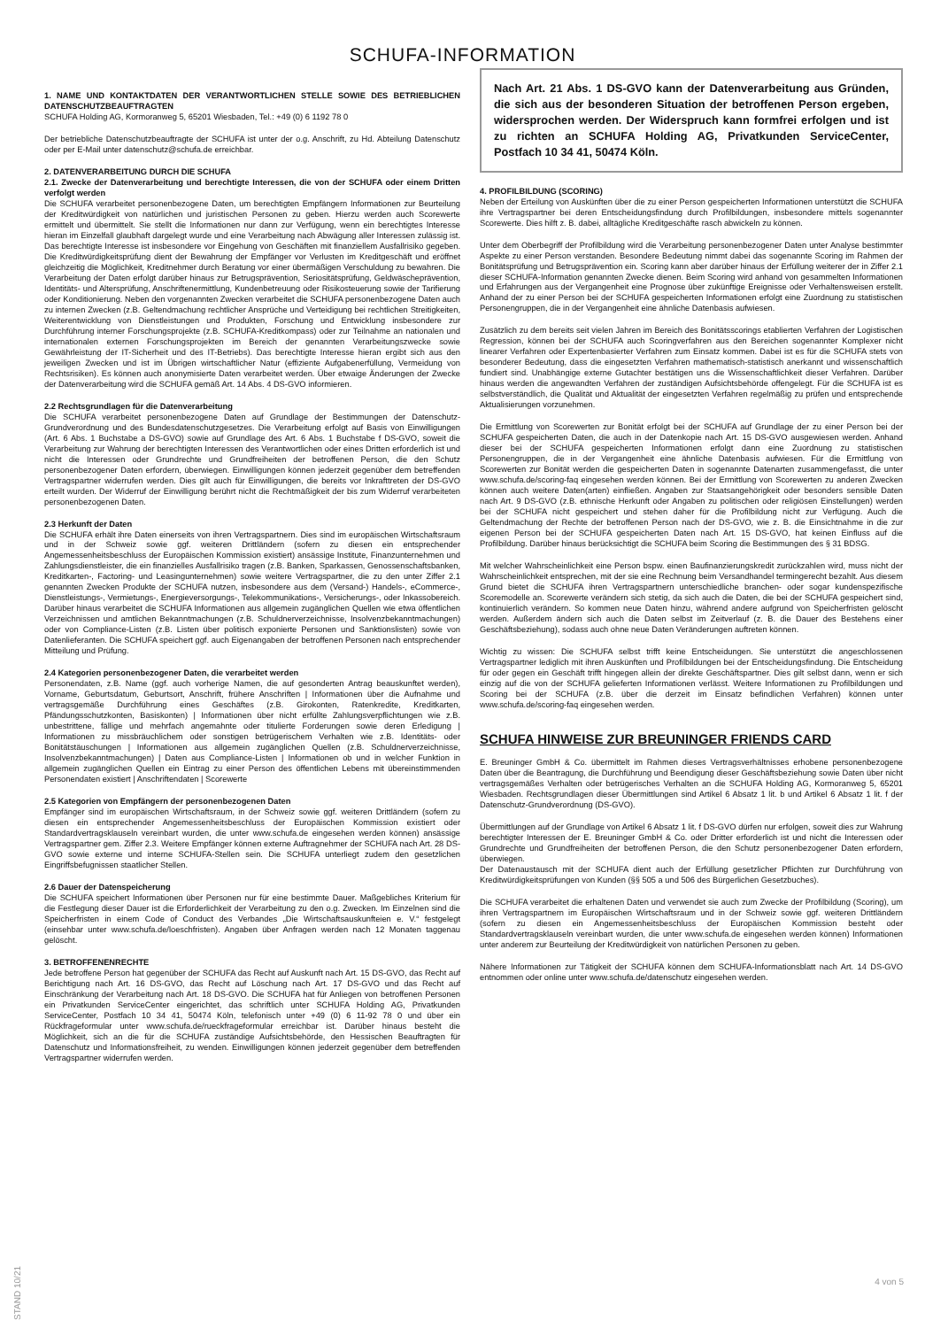SCHUFA-INFORMATION
1. NAME UND KONTAKTDATEN DER VERANTWORTLICHEN STELLE SOWIE DES BETRIEBLICHEN DATENSCHUTZBEAUFTRAGTEN
SCHUFA Holding AG, Kormoranweg 5, 65201 Wiesbaden, Tel.: +49 (0) 6 1192 78 0
Der betriebliche Datenschutzbeauftragte der SCHUFA ist unter der o.g. Anschrift, zu Hd. Abteilung Datenschutz oder per E-Mail unter datenschutz@schufa.de erreichbar.
2. DATENVERARBEITUNG DURCH DIE SCHUFA
2.1. Zwecke der Datenverarbeitung und berechtigte Interessen, die von der SCHUFA oder einem Dritten verfolgt werden
Die SCHUFA verarbeitet personenbezogene Daten, um berechtigten Empfängern Informationen zur Beurteilung der Kreditwürdigkeit von natürlichen und juristischen Personen zu geben. Hierzu werden auch Scorewerte ermittelt und übermittelt. Sie stellt die Informationen nur dann zur Verfügung, wenn ein berechtigtes Interesse hieran im Einzelfall glaubhaft dargelegt wurde und eine Verarbeitung nach Abwägung aller Interessen zulässig ist. Das berechtigte Interesse ist insbesondere vor Eingehung von Geschäften mit finanziellem Ausfallrisiko gegeben. Die Kreditwürdigkeitsprüfung dient der Bewahrung der Empfänger vor Verlusten im Kreditgeschäft und eröffnet gleichzeitig die Möglichkeit, Kreditnehmer durch Beratung vor einer übermäßigen Verschuldung zu bewahren. Die Verarbeitung der Daten erfolgt darüber hinaus zur Betrugsprävention, Seriositätsprüfung, Geldwäscheprävention, Identitäts- und Altersprüfung, Anschriftenermittlung, Kundenbetreuung oder Risikosteuerung sowie der Tarifierung oder Konditionierung. Neben den vorgenannten Zwecken verarbeitet die SCHUFA personenbezogene Daten auch zu internen Zwecken (z.B. Geltendmachung rechtlicher Ansprüche und Verteidigung bei rechtlichen Streitigkeiten, Weiterentwicklung von Dienstleistungen und Produkten, Forschung und Entwicklung insbesondere zur Durchführung interner Forschungsprojekte (z.B. SCHUFA-Kreditkompass) oder zur Teilnahme an nationalen und internationalen externen Forschungsprojekten im Bereich der genannten Verarbeitungszwecke sowie Gewährleistung der IT-Sicherheit und des IT-Betriebs). Das berechtigte Interesse hieran ergibt sich aus den jeweiligen Zwecken und ist im Übrigen wirtschaftlicher Natur (effiziente Aufgabenerfüllung, Vermeidung von Rechtsrisiken). Es können auch anonymisierte Daten verarbeitet werden. Über etwaige Änderungen der Zwecke der Datenverarbeitung wird die SCHUFA gemäß Art. 14 Abs. 4 DS-GVO informieren.
2.2 Rechtsgrundlagen für die Datenverarbeitung
Die SCHUFA verarbeitet personenbezogene Daten auf Grundlage der Bestimmungen der Datenschutz-Grundverordnung und des Bundesdatenschutzgesetzes. Die Verarbeitung erfolgt auf Basis von Einwilligungen (Art. 6 Abs. 1 Buchstabe a DS-GVO) sowie auf Grundlage des Art. 6 Abs. 1 Buchstabe f DS-GVO, soweit die Verarbeitung zur Wahrung der berechtigten Interessen des Verantwortlichen oder eines Dritten erforderlich ist und nicht die Interessen oder Grundrechte und Grundfreiheiten der betroffenen Person, die den Schutz personenbezogener Daten erfordern, überwiegen. Einwilligungen können jederzeit gegenüber dem betreffenden Vertragspartner widerrufen werden. Dies gilt auch für Einwilligungen, die bereits vor Inkrafttreten der DS-GVO erteilt wurden. Der Widerruf der Einwilligung berührt nicht die Rechtmäßigkeit der bis zum Widerruf verarbeiteten personenbezogenen Daten.
2.3 Herkunft der Daten
Die SCHUFA erhält ihre Daten einerseits von ihren Vertragspartnern. Dies sind im europäischen Wirtschaftsraum und in der Schweiz sowie ggf. weiteren Drittländern (sofern zu diesen ein entsprechender Angemessenheitsbeschluss der Europäischen Kommission existiert) ansässige Institute, Finanzunternehmen und Zahlungsdienstleister, die ein finanzielles Ausfallrisiko tragen (z.B. Banken, Sparkassen, Genossenschaftsbanken, Kreditkarten-, Factoring- und Leasingunternehmen) sowie weitere Vertragspartner, die zu den unter Ziffer 2.1 genannten Zwecken Produkte der SCHUFA nutzen, insbesondere aus dem (Versand-) Handels-, eCommerce-, Dienstleistungs-, Vermietungs-, Energieversorgungs-, Telekommunikations-, Versicherungs-, oder Inkassobereich. Darüber hinaus verarbeitet die SCHUFA Informationen aus allgemein zugänglichen Quellen wie etwa öffentlichen Verzeichnissen und amtlichen Bekanntmachungen (z.B. Schuldnerverzeichnisse, Insolvenzbekanntmachungen) oder von Compliance-Listen (z.B. Listen über politisch exponierte Personen und Sanktionslisten) sowie von Datenlieferanten. Die SCHUFA speichert ggf. auch Eigenangaben der betroffenen Personen nach entsprechender Mitteilung und Prüfung.
2.4 Kategorien personenbezogener Daten, die verarbeitet werden
Personendaten, z.B. Name (ggf. auch vorherige Namen, die auf gesonderten Antrag beauskunftet werden), Vorname, Geburtsdatum, Geburtsort, Anschrift, frühere Anschriften | Informationen über die Aufnahme und vertragsgemäße Durchführung eines Geschäftes (z.B. Girokonten, Ratenkredite, Kreditkarten, Pfändungsschutzkonten, Basiskonten) | Informationen über nicht erfüllte Zahlungsverpflichtungen wie z.B. unbestrittene, fällige und mehrfach angemahnte oder titulierte Forderungen sowie deren Erledigung | Informationen zu missbräuchlichem oder sonstigen betrügerischem Verhalten wie z.B. Identitäts- oder Bonitätstäuschungen | Informationen aus allgemein zugänglichen Quellen (z.B. Schuldnerverzeichnisse, Insolvenzbekanntmachungen) | Daten aus Compliance-Listen | Informationen ob und in welcher Funktion in allgemein zugänglichen Quellen ein Eintrag zu einer Person des öffentlichen Lebens mit übereinstimmenden Personendaten existiert | Anschriftendaten | Scorewerte
2.5 Kategorien von Empfängern der personenbezogenen Daten
Empfänger sind im europäischen Wirtschaftsraum, in der Schweiz sowie ggf. weiteren Drittländern (sofern zu diesen ein entsprechender Angemessenheitsbeschluss der Europäischen Kommission existiert oder Standardvertragsklauseln vereinbart wurden, die unter www.schufa.de eingesehen werden können) ansässige Vertragspartner gem. Ziffer 2.3. Weitere Empfänger können externe Auftragnehmer der SCHUFA nach Art. 28 DS-GVO sowie externe und interne SCHUFA-Stellen sein. Die SCHUFA unterliegt zudem den gesetzlichen Eingriffsbefugnissen staatlicher Stellen.
2.6 Dauer der Datenspeicherung
Die SCHUFA speichert Informationen über Personen nur für eine bestimmte Dauer. Maßgebliches Kriterium für die Festlegung dieser Dauer ist die Erforderlichkeit der Verarbeitung zu den o.g. Zwecken. Im Einzelnen sind die Speicherfristen in einem Code of Conduct des Verbandes „Die Wirtschaftsauskunfteien e. V.“ festgelegt (einsehbar unter www.schufa.de/loeschfristen). Angaben über Anfragen werden nach 12 Monaten taggenau gelöscht.
3. BETROFFENENRECHTE
Jede betroffene Person hat gegenüber der SCHUFA das Recht auf Auskunft nach Art. 15 DS-GVO, das Recht auf Berichtigung nach Art. 16 DS-GVO, das Recht auf Löschung nach Art. 17 DS-GVO und das Recht auf Einschränkung der Verarbeitung nach Art. 18 DS-GVO. Die SCHUFA hat für Anliegen von betroffenen Personen ein Privatkunden ServiceCenter eingerichtet, das schriftlich unter SCHUFA Holding AG, Privatkunden ServiceCenter, Postfach 10 34 41, 50474 Köln, telefonisch unter +49 (0) 6 11-92 78 0 und über ein Rückfrageformular unter www.schufa.de/rueckfrageformular erreichbar ist. Darüber hinaus besteht die Möglichkeit, sich an die für die SCHUFA zuständige Aufsichtsbehörde, den Hessischen Beauftragten für Datenschutz und Informationsfreiheit, zu wenden. Einwilligungen können jederzeit gegenüber dem betreffenden Vertragspartner widerrufen werden.
Nach Art. 21 Abs. 1 DS-GVO kann der Datenverarbeitung aus Gründen, die sich aus der besonderen Situation der betroffenen Person ergeben, widersprochen werden. Der Widerspruch kann formfrei erfolgen und ist zu richten an SCHUFA Holding AG, Privatkunden ServiceCenter, Postfach 10 34 41, 50474 Köln.
4. PROFILBILDUNG (SCORING)
Neben der Erteilung von Auskünften über die zu einer Person gespeicherten Informationen unterstützt die SCHUFA ihre Vertragspartner bei deren Entscheidungsfindung durch Profilbildungen, insbesondere mittels sogenannter Scorewerte. Dies hilft z. B. dabei, alltägliche Kreditgeschäfte rasch abwickeln zu können.
Unter dem Oberbegriff der Profilbildung wird die Verarbeitung personenbezogener Daten unter Analyse bestimmter Aspekte zu einer Person verstanden. Besondere Bedeutung nimmt dabei das sogenannte Scoring im Rahmen der Bonitätsprüfung und Betrugsprävention ein. Scoring kann aber darüber hinaus der Erfüllung weiterer der in Ziffer 2.1 dieser SCHUFA-Information genannten Zwecke dienen. Beim Scoring wird anhand von gesammelten Informationen und Erfahrungen aus der Vergangenheit eine Prognose über zukünftige Ereignisse oder Verhaltensweisen erstellt. Anhand der zu einer Person bei der SCHUFA gespeicherten Informationen erfolgt eine Zuordnung zu statistischen Personengruppen, die in der Vergangenheit eine ähnliche Datenbasis aufwiesen.
Zusätzlich zu dem bereits seit vielen Jahren im Bereich des Bonitätsscorings etablierten Verfahren der Logistischen Regression, können bei der SCHUFA auch Scoringverfahren aus den Bereichen sogenannter Komplexer nicht linearer Verfahren oder Expertenbasierter Verfahren zum Einsatz kommen. Dabei ist es für die SCHUFA stets von besonderer Bedeutung, dass die eingesetzten Verfahren mathematisch-statistisch anerkannt und wissenschaftlich fundiert sind. Unabhängige externe Gutachter bestätigen uns die Wissenschaftlichkeit dieser Verfahren. Darüber hinaus werden die angewandten Verfahren der zuständigen Aufsichtsbehörde offengelegt. Für die SCHUFA ist es selbstverständlich, die Qualität und Aktualität der eingesetzten Verfahren regelmäßig zu prüfen und entsprechende Aktualisierungen vorzunehmen.
Die Ermittlung von Scorewerten zur Bonität erfolgt bei der SCHUFA auf Grundlage der zu einer Person bei der SCHUFA gespeicherten Daten, die auch in der Datenkopie nach Art. 15 DS-GVO ausgewiesen werden. Anhand dieser bei der SCHUFA gespeicherten Informationen erfolgt dann eine Zuordnung zu statistischen Personengruppen, die in der Vergangenheit eine ähnliche Datenbasis aufwiesen. Für die Ermittlung von Scorewerten zur Bonität werden die gespeicherten Daten in sogenannte Datenarten zusammengefasst, die unter www.schufa.de/scoring-faq eingesehen werden können. Bei der Ermittlung von Scorewerten zu anderen Zwecken können auch weitere Daten(arten) einfließen. Angaben zur Staatsangehörigkeit oder besonders sensible Daten nach Art. 9 DS-GVO (z.B. ethnische Herkunft oder Angaben zu politischen oder religiösen Einstellungen) werden bei der SCHUFA nicht gespeichert und stehen daher für die Profilbildung nicht zur Verfügung. Auch die Geltendmachung der Rechte der betroffenen Person nach der DS-GVO, wie z. B. die Einsichtnahme in die zur eigenen Person bei der SCHUFA gespeicherten Daten nach Art. 15 DS-GVO, hat keinen Einfluss auf die Profilbildung. Darüber hinaus berücksichtigt die SCHUFA beim Scoring die Bestimmungen des § 31 BDSG.
Mit welcher Wahrscheinlichkeit eine Person bspw. einen Baufinanzierungskredit zurückzahlen wird, muss nicht der Wahrscheinlichkeit entsprechen, mit der sie eine Rechnung beim Versandhandel termingerecht bezahlt. Aus diesem Grund bietet die SCHUFA ihren Vertragspartnern unterschiedliche branchen- oder sogar kundenspezifische Scoremodelle an. Scorewerte verändern sich stetig, da sich auch die Daten, die bei der SCHUFA gespeichert sind, kontinuierlich verändern. So kommen neue Daten hinzu, während andere aufgrund von Speicherfristen gelöscht werden. Außerdem ändern sich auch die Daten selbst im Zeitverlauf (z. B. die Dauer des Bestehens einer Geschäftsbeziehung), sodass auch ohne neue Daten Veränderungen auftreten können.
Wichtig zu wissen: Die SCHUFA selbst trifft keine Entscheidungen. Sie unterstützt die angeschlossenen Vertragspartner lediglich mit ihren Auskünften und Profilbildungen bei der Entscheidungsfindung. Die Entscheidung für oder gegen ein Geschäft trifft hingegen allein der direkte Geschäftspartner. Dies gilt selbst dann, wenn er sich einzig auf die von der SCHUFA gelieferten Informationen verlässt. Weitere Informationen zu Profilbildungen und Scoring bei der SCHUFA (z.B. über die derzeit im Einsatz befindlichen Verfahren) können unter www.schufa.de/scoring-faq eingesehen werden.
SCHUFA HINWEISE ZUR BREUNINGER FRIENDS CARD
E. Breuninger GmbH & Co. übermittelt im Rahmen dieses Vertragsverhältnisses erhobene personenbezogene Daten über die Beantragung, die Durchführung und Beendigung dieser Geschäftsbeziehung sowie Daten über nicht vertragsgemäßes Verhalten oder betrügerisches Verhalten an die SCHUFA Holding AG, Kormoranweg 5, 65201 Wiesbaden. Rechtsgrundlagen dieser Übermittlungen sind Artikel 6 Absatz 1 lit. b und Artikel 6 Absatz 1 lit. f der Datenschutz-Grundverordnung (DS-GVO).
Übermittlungen auf der Grundlage von Artikel 6 Absatz 1 lit. f DS-GVO dürfen nur erfolgen, soweit dies zur Wahrung berechtigter Interessen der E. Breuninger GmbH & Co. oder Dritter erforderlich ist und nicht die Interessen oder Grundrechte und Grundfreiheiten der betroffenen Person, die den Schutz personenbezogener Daten erfordern, überwiegen.
Der Datenaustausch mit der SCHUFA dient auch der Erfüllung gesetzlicher Pflichten zur Durchführung von Kreditwürdigkeitsprüfungen von Kunden (§§ 505 a und 506 des Bürgerlichen Gesetzbuches).
Die SCHUFA verarbeitet die erhaltenen Daten und verwendet sie auch zum Zwecke der Profilbildung (Scoring), um ihren Vertragspartnern im Europäischen Wirtschaftsraum und in der Schweiz sowie ggf. weiteren Drittländern (sofern zu diesen ein Angemessenheitsbeschluss der Europäischen Kommission besteht oder Standardvertragsklauseln vereinbart wurden, die unter www.schufa.de eingesehen werden können) Informationen unter anderem zur Beurteilung der Kreditwürdigkeit von natürlichen Personen zu geben.
Nähere Informationen zur Tätigkeit der SCHUFA können dem SCHUFA-Informationsblatt nach Art. 14 DS-GVO entnommen oder online unter www.schufa.de/datenschutz eingesehen werden.
STAND 10/21
4 von 5